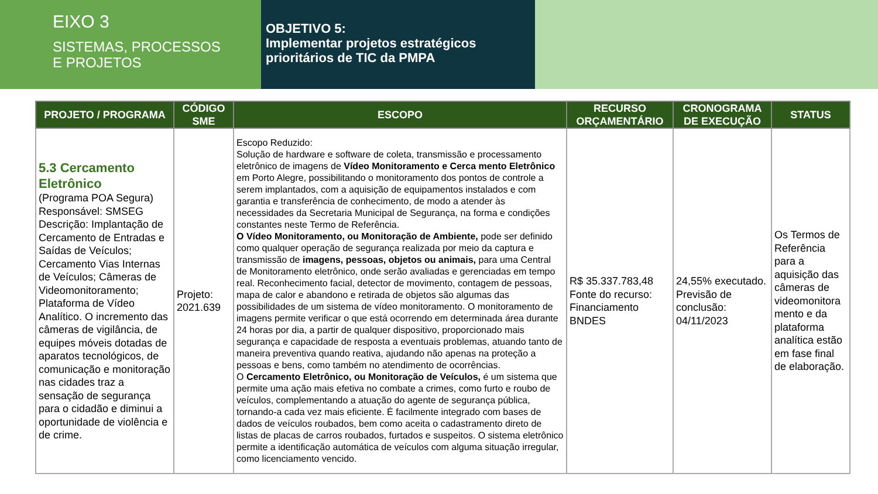EIXO 3
SISTEMAS, PROCESSOS
E PROJETOS
OBJETIVO 5:
Implementar projetos estratégicos prioritários de TIC da PMPA
| PROJETO / PROGRAMA | CÓDIGO SME | ESCOPO | RECURSO ORÇAMENTÁRIO | CRONOGRAMA DE EXECUÇÃO | STATUS |
| --- | --- | --- | --- | --- | --- |
| 5.3 Cercamento Eletrônico (Programa POA Segura) Responsável: SMSEG Descrição: Implantação de Cercamento de Entradas e Saídas de Veículos; Cercamento Vias Internas de Veículos; Câmeras de Videomonitoramento; Plataforma de Vídeo Analítico. O incremento das câmeras de vigilância, de equipes móveis dotadas de aparatos tecnológicos, de comunicação e monitoração nas cidades traz a sensação de segurança para o cidadão e diminui a oportunidade de violência e de crime. | Projeto: 2021.639 | Escopo Reduzido: Solução de hardware e software de coleta, transmissão e processamento eletrônico de imagens de Vídeo Monitoramento e Cerca mento Eletrônico em Porto Alegre, possibilitando o monitoramento dos pontos de controle a serem implantados, com a aquisição de equipamentos instalados e com garantia e transferência de conhecimento, de modo a atender às necessidades da Secretaria Municipal de Segurança, na forma e condições constantes neste Termo de Referência. O Vídeo Monitoramento, ou Monitoração de Ambiente, pode ser definido como qualquer operação de segurança realizada por meio da captura e transmissão de imagens, pessoas, objetos ou animais, para uma Central de Monitoramento eletrônico, onde serão avaliadas e gerenciadas em tempo real. Reconhecimento facial, detector de movimento, contagem de pessoas, mapa de calor e abandono e retirada de objetos são algumas das possibilidades de um sistema de vídeo monitoramento. O monitoramento de imagens permite verificar o que está ocorrendo em determinada área durante 24 horas por dia, a partir de qualquer dispositivo, proporcionado mais segurança e capacidade de resposta a eventuais problemas, atuando tanto de maneira preventiva quando reativa, ajudando não apenas na proteção a pessoas e bens, como também no atendimento de ocorrências. O Cercamento Eletrônico, ou Monitoração de Veículos, é um sistema que permite uma ação mais efetiva no combate a crimes, como furto e roubo de veículos, complementando a atuação do agente de segurança pública, tornando-a cada vez mais eficiente. É facilmente integrado com bases de dados de veículos roubados, bem como aceita o cadastramento direto de listas de placas de carros roubados, furtados e suspeitos. O sistema eletrônico permite a identificação automática de veículos com alguma situação irregular, como licenciamento vencido. | R$ 35.337.783,48 Fonte do recurso: Financiamento BNDES | 24,55% executado. Previsão de conclusão: 04/11/2023 | Os Termos de Referência para a aquisição das câmeras de videomonitora mento e da plataforma analítica estão em fase final de elaboração. |